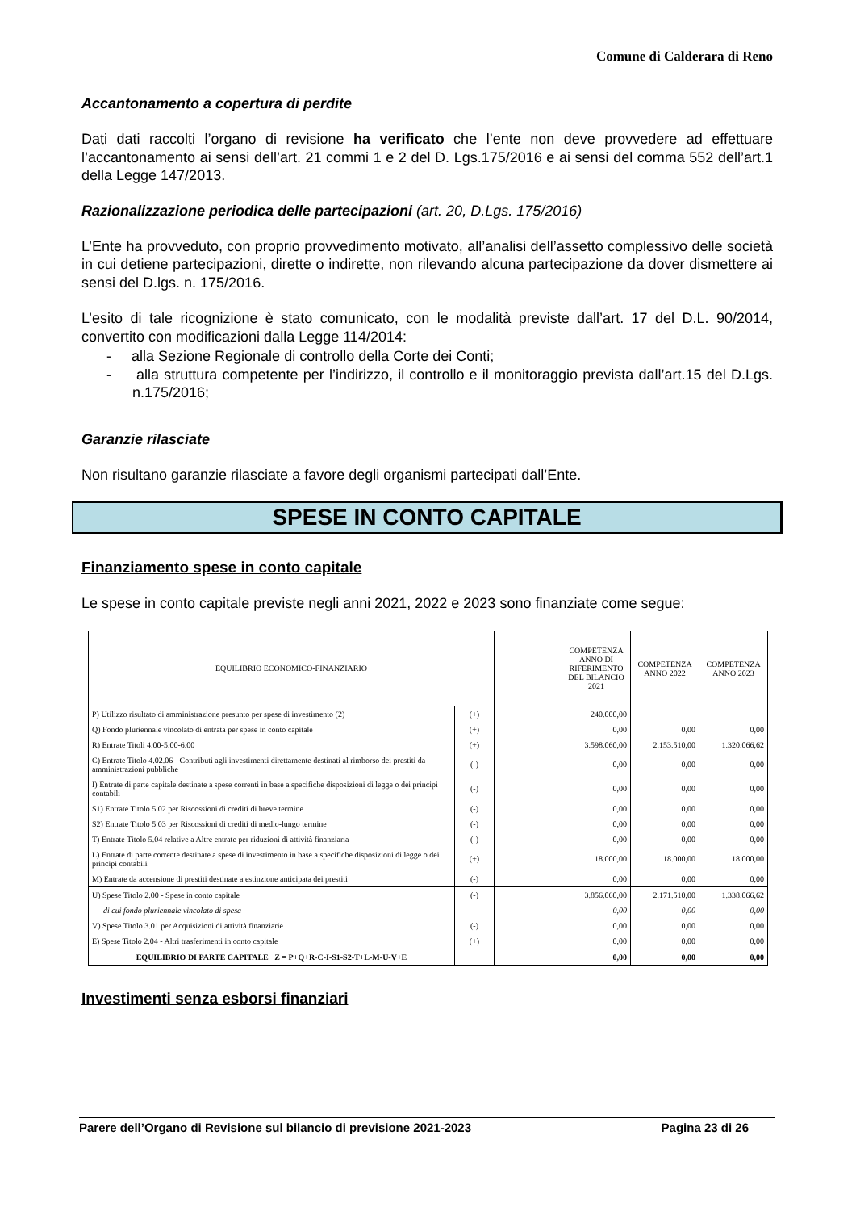Comune di Calderara di Reno
Accantonamento a copertura di perdite
Dati dati raccolti l’organo di revisione ha verificato che l’ente non deve provvedere ad effettuare l’accantonamento ai sensi dell’art. 21 commi 1 e 2 del D. Lgs.175/2016 e ai sensi del comma 552 dell’art.1 della Legge 147/2013.
Razionalizzazione periodica delle partecipazioni (art. 20, D.Lgs. 175/2016)
L’Ente ha provveduto, con proprio provvedimento motivato, all’analisi dell’assetto complessivo delle società in cui detiene partecipazioni, dirette o indirette, non rilevando alcuna partecipazione da dover dismettere ai sensi del D.lgs. n. 175/2016.
L’esito di tale ricognizione è stato comunicato, con le modalità previste dall’art. 17 del D.L. 90/2014, convertito con modificazioni dalla Legge 114/2014:
- alla Sezione Regionale di controllo della Corte dei Conti;
- alla struttura competente per l’indirizzo, il controllo e il monitoraggio prevista dall’art.15 del D.Lgs. n.175/2016;
Garanzie rilasciate
Non risultano garanzie rilasciate a favore degli organismi partecipati dall’Ente.
SPESE IN CONTO CAPITALE
Finanziamento spese in conto capitale
Le spese in conto capitale previste negli anni 2021, 2022 e 2023 sono finanziate come segue:
| EQUILIBRIO ECONOMICO-FINANZIARIO | | | COMPETENZA ANNO DI RIFERIMENTO DEL BILANCIO 2021 | COMPETENZA ANNO 2022 | COMPETENZA ANNO 2023 |
| --- | --- | --- | --- | --- | --- |
| P) Utilizzo risultato di amministrazione presunto per spese di investimento (2) | (+) | | 240.000,00 | | |
| Q) Fondo pluriennale vincolato di entrata per spese in conto capitale | (+) | | 0,00 | 0,00 | 0,00 |
| R) Entrate Titoli 4.00-5.00-6.00 | (+) | | 3.598.060,00 | 2.153.510,00 | 1.320.066,62 |
| C) Entrate Titolo 4.02.06 - Contributi agli investimenti direttamente destinati al rimborso dei prestiti da amministrazioni pubbliche | (-) | | 0,00 | 0,00 | 0,00 |
| I) Entrate di parte capitale destinate a spese correnti in base a specifiche disposizioni di legge o dei principi contabili | (-) | | 0,00 | 0,00 | 0,00 |
| S1) Entrate Titolo 5.02 per Riscossioni di crediti di breve termine | (-) | | 0,00 | 0,00 | 0,00 |
| S2) Entrate Titolo 5.03 per Riscossioni di crediti di medio-lungo termine | (-) | | 0,00 | 0,00 | 0,00 |
| T) Entrate Titolo 5.04 relative a Altre entrate per riduzioni di attività finanziaria | (-) | | 0,00 | 0,00 | 0,00 |
| L) Entrate di parte corrente destinate a spese di investimento in base a specifiche disposizioni di legge o dei principi contabili | (+) | | 18.000,00 | 18.000,00 | 18.000,00 |
| M) Entrate da accensione di prestiti destinate a estinzione anticipata dei prestiti | (-) | | 0,00 | 0,00 | 0,00 |
| U) Spese Titolo 2.00 - Spese in conto capitale | (-) | | 3.856.060,00 | 2.171.510,00 | 1.338.066,62 |
| di cui fondo pluriennale vincolato di spesa | | | 0,00 | 0,00 | 0,00 |
| V) Spese Titolo 3.01 per Acquisizioni di attività finanziarie | (-) | | 0,00 | 0,00 | 0,00 |
| E) Spese Titolo 2.04 - Altri trasferimenti in conto capitale | (+) | | 0,00 | 0,00 | 0,00 |
| EQUILIBRIO DI PARTE CAPITALE Z = P+Q+R-C-I-S1-S2-T+L-M-U-V+E | | | 0,00 | 0,00 | 0,00 |
Investimenti senza esborsi finanziari
Parere dell’Organo di Revisione sul bilancio di previsione 2021-2023 Pagina 23 di 26